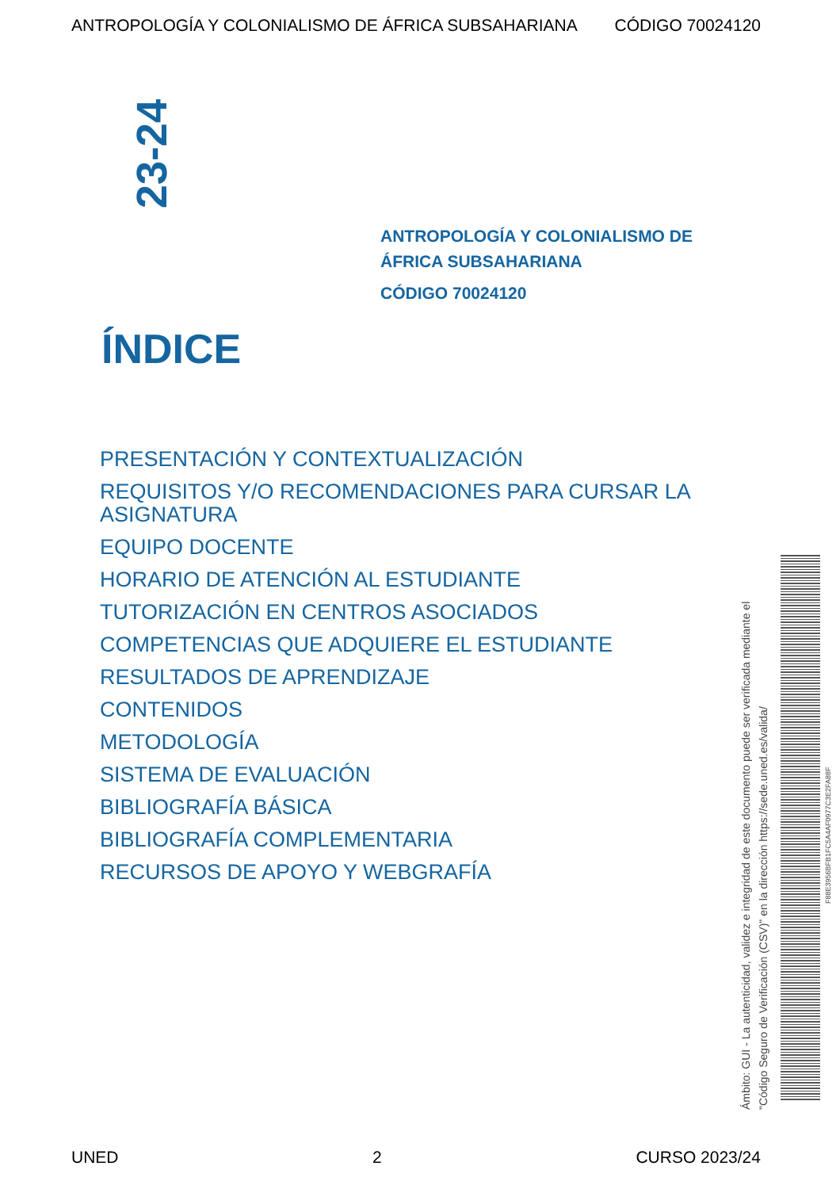ANTROPOLOGÍA Y COLONIALISMO DE ÁFRICA SUBSAHARIANA CÓDIGO 70024120
23-24
ANTROPOLOGÍA Y COLONIALISMO DE
ÁFRICA SUBSAHARIANA
CÓDIGO 70024120
ÍNDICE
PRESENTACIÓN Y CONTEXTUALIZACIÓN
REQUISITOS Y/O RECOMENDACIONES PARA CURSAR LA ASIGNATURA
EQUIPO DOCENTE
HORARIO DE ATENCIÓN AL ESTUDIANTE
TUTORIZACIÓN EN CENTROS ASOCIADOS
COMPETENCIAS QUE ADQUIERE EL ESTUDIANTE
RESULTADOS DE APRENDIZAJE
CONTENIDOS
METODOLOGÍA
SISTEMA DE EVALUACIÓN
BIBLIOGRAFÍA BÁSICA
BIBLIOGRAFÍA COMPLEMENTARIA
RECURSOS DE APOYO Y WEBGRAFÍA
Ámbito: GUI - La autenticidad, validez e integridad de este documento puede ser verificada mediante el
"Código Seguro de Verificación (CSV)" en la dirección https://sede.uned.es/valida/
F88E3956BFB1FC5A4AF0977C3E2FA88F
UNED 2 CURSO 2023/24